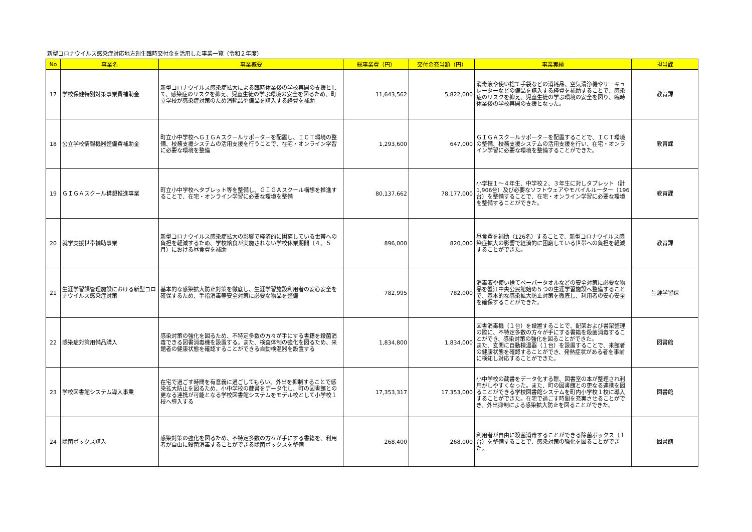新型コロナウイルス感染症対応地方創生臨時交付金を活用した事業一覧（令和２年度）
| No | 事業名 | 事業概要 | 総事業費（円） | 交付金充当額（円） | 事業実績 | 担当課 |
| --- | --- | --- | --- | --- | --- | --- |
| 17 | 学校保健特別対策事業費補助金 | 新型コロナウイルス感染症拡大による臨時休業後の学校再開の支援として、感染症のリスクを抑え、児童生徒の学ぶ環境の安全を図るため、町立学校が感染症対策のため消耗品や備品を購入する経費を補助 | 11,643,562 | 5,822,000 | 消毒液や使い捨て手袋などの消耗品、空気清浄機やサーキュレーターなどの備品を購入する経費を補助することで、感染症のリスクを抑え、児童生徒の学ぶ環境の安全を図り、臨時休業後の学校再開の支援となった。 | 教育課 |
| 18 | 公立学校情報機器整備費補助金 | 町立小中学校へＧＩＧＡスクールサポーターを配置し、ＩＣＴ環境の整備、校務支援システムの活用支援を行うことで、在宅・オンライン学習に必要な環境を整備 | 1,293,600 | 647,000 | ＧＩＧＡスクールサポーターを配置することで、ＩＣＴ環境の整備、校務支援システムの活用支援を行い、在宅・オンライン学習に必要な環境を整備することができた。 | 教育課 |
| 19 | ＧＩＧＡスクール構想推進事業 | 町立小中学校へタブレット等を整備し、ＧＩＧＡスクール構想を推進することで、在宅・オンライン学習に必要な環境を整備 | 80,137,662 | 78,177,000 | 小学校１～４年生、中学校２、３年生に対しタブレット（計1,906台）及び必要なソフトウェアやモバイルルーター（196台）を整備することで、在宅・オンライン学習に必要な環境を整備することができた。 | 教育課 |
| 20 | 就学支援世帯補助事業 | 新型コロナウイルス感染症拡大の影響で経済的に困窮している世帯への負担を軽減するため、学校給食が実施されない学校休業期間（４、５月）における昼食費を補助 | 896,000 | 820,000 | 昼食費を補助（126名）することで、新型コロナウイルス感染症拡大の影響で経済的に困窮している世帯への負担を軽減することができた。 | 教育課 |
| 21 | 生涯学習課管理施設における新型コロナウイルス感染症対策 | 基本的な感染拡大防止対策を徹底し、生涯学習施設利用者の安心安全を確保するため、手指消毒等安全対策に必要な物品を整備 | 782,995 | 782,000 | 消毒液や使い捨てペーパータオルなどの安全対策に必要な物品を蟹江中央公民館始め５つの生涯学習施設へ整備することで、基本的な感染拡大防止対策を徹底し、利用者の安心安全を確保することができた。 | 生涯学習課 |
| 22 | 感染症対策用備品購入 | 感染対策の強化を図るため、不特定多数の方々が手にする書籍を殺菌消毒できる図書消毒機を設置する。また、検査体制の強化を図るため、来館者の健康状態を確認することができる自動検温器を設置する | 1,834,800 | 1,834,000 | 図書消毒機（１台）を設置することで、配架および書架整理の際に、不特定多数の方々が手にする書籍を殺菌消毒することができ、感染対策の強化を図ることができた。 また、玄関に自動検温器（１台）を設置することで、来館者の健康状態を確認することができ、発熱症状がある者を事前に検知し対応することができた。 | 図書館 |
| 23 | 学校図書館システム導入事業 | 在宅で過ごす時間を有意義に過ごしてもらい、外出を抑制することで感染拡大防止を図るため、小中学校の蔵書をデータ化し、町の図書館との更なる連携が可能となる学校図書館システムをモデル校として小学校１校へ導入する | 17,353,317 | 17,353,000 | 小中学校の蔵書をデータ化する際、図書室の本が整理され利用がしやすくなった。また、町の図書館との更なる連携を図ることができる学校図書館システムを町内小学校１校に導入することができた。在宅で過ごす時間を充実させることができ、外出抑制による感染拡大防止を図ることができた。 | 図書館 |
| 24 | 除菌ボックス購入 | 感染対策の強化を図るため、不特定多数の方々が手にする書籍を、利用者が自由に殺菌消毒することができる除菌ボックスを整備 | 268,400 | 268,000 | 利用者が自由に殺菌消毒することができる除菌ボックス（１台）を整備することで、感染対策の強化を図ることができた。 | 図書館 |